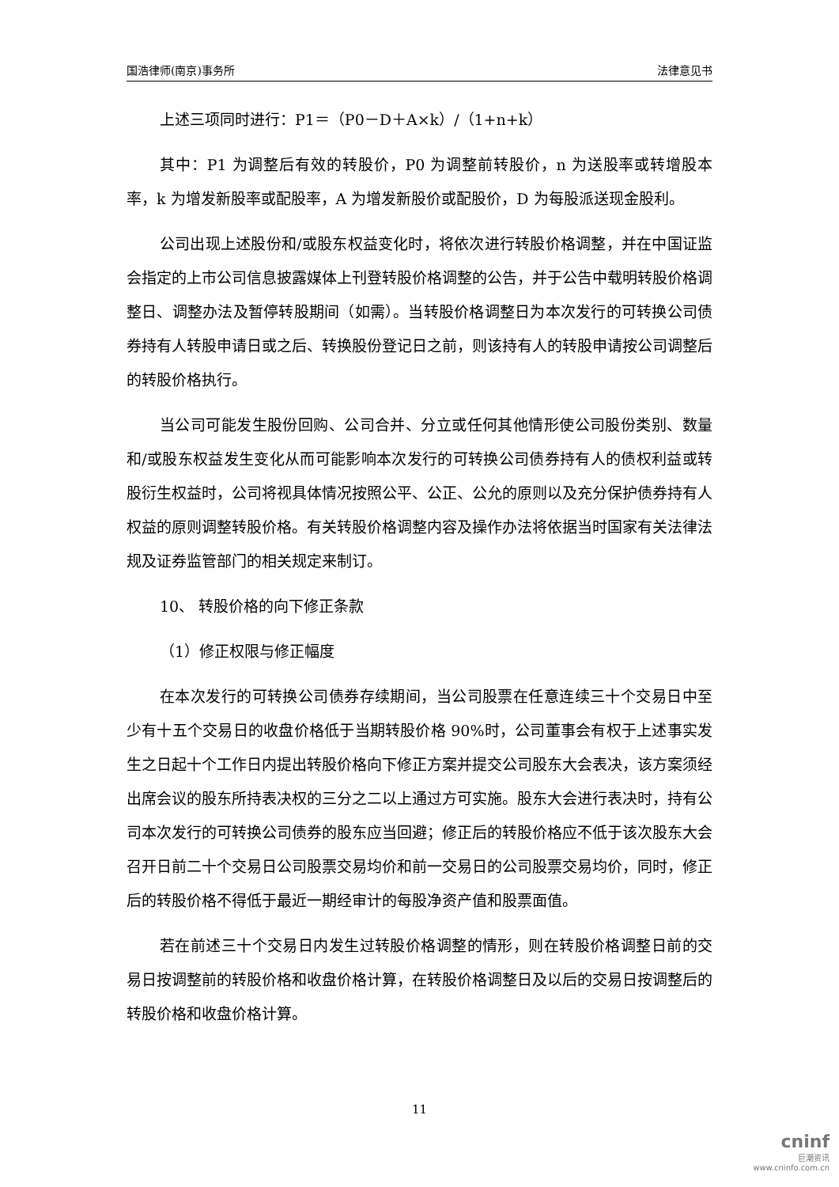国浩律师(南京)事务所 法律意见书
上述三项同时进行：P1＝（P0－D＋A×k）/（1+n+k）
其中：P1 为调整后有效的转股价，P0 为调整前转股价，n 为送股率或转增股本率，k 为增发新股率或配股率，A 为增发新股价或配股价，D 为每股派送现金股利。
公司出现上述股份和/或股东权益变化时，将依次进行转股价格调整，并在中国证监会指定的上市公司信息披露媒体上刊登转股价格调整的公告，并于公告中载明转股价格调整日、调整办法及暂停转股期间（如需）。当转股价格调整日为本次发行的可转换公司债券持有人转股申请日或之后、转换股份登记日之前，则该持有人的转股申请按公司调整后的转股价格执行。
当公司可能发生股份回购、公司合并、分立或任何其他情形使公司股份类别、数量和/或股东权益发生变化从而可能影响本次发行的可转换公司债券持有人的债权利益或转股衍生权益时，公司将视具体情况按照公平、公正、公允的原则以及充分保护债券持有人权益的原则调整转股价格。有关转股价格调整内容及操作办法将依据当时国家有关法律法规及证券监管部门的相关规定来制订。
10、 转股价格的向下修正条款
（1）修正权限与修正幅度
在本次发行的可转换公司债券存续期间，当公司股票在任意连续三十个交易日中至少有十五个交易日的收盘价格低于当期转股价格 90%时，公司董事会有权于上述事实发生之日起十个工作日内提出转股价格向下修正方案并提交公司股东大会表决，该方案须经出席会议的股东所持表决权的三分之二以上通过方可实施。股东大会进行表决时，持有公司本次发行的可转换公司债券的股东应当回避；修正后的转股价格应不低于该次股东大会召开日前二十个交易日公司股票交易均价和前一交易日的公司股票交易均价，同时，修正后的转股价格不得低于最近一期经审计的每股净资产值和股票面值。
若在前述三十个交易日内发生过转股价格调整的情形，则在转股价格调整日前的交易日按调整前的转股价格和收盘价格计算，在转股价格调整日及以后的交易日按调整后的转股价格和收盘价格计算。
11
cninf
巨潮资讯
www.cninfo.com.cn